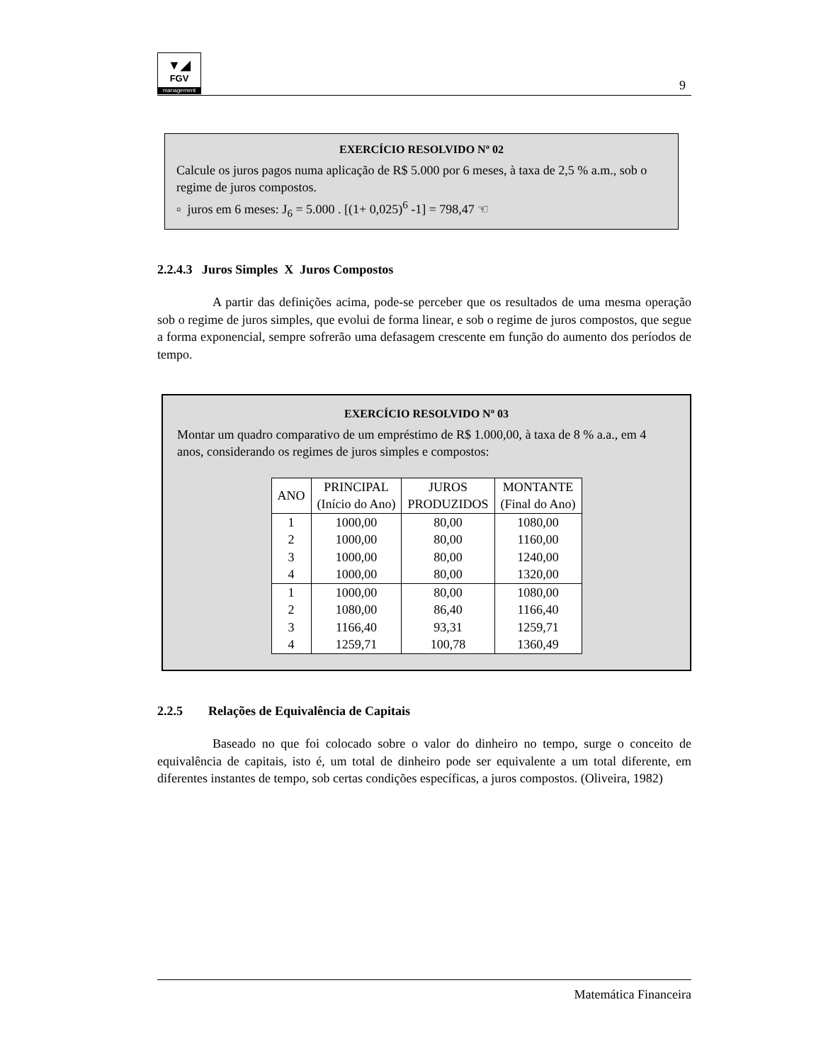▼◢
FGV
management
9
EXERCÍCIO RESOLVIDO Nº 02
Calcule os juros pagos numa aplicação de R$ 5.000 por 6 meses, à taxa de 2,5 % a.m., sob o regime de juros compostos.
▫ juros em 6 meses: J<sub>6</sub> = 5.000 . [(1+ 0,025)<sup>6</sup> -1] = 798,47 ☜
2.2.4.3 Juros Simples X Juros Compostos
A partir das definições acima, pode-se perceber que os resultados de uma mesma operação sob o regime de juros simples, que evolui de forma linear, e sob o regime de juros compostos, que segue a forma exponencial, sempre sofrerão uma defasagem crescente em função do aumento dos períodos de tempo.
EXERCÍCIO RESOLVIDO Nº 03
Montar um quadro comparativo de um empréstimo de R$ 1.000,00, à taxa de 8 % a.a., em 4 anos, considerando os regimes de juros simples e compostos:
| ANO | PRINCIPAL (Início do Ano) | JUROS PRODUZIDOS | MONTANTE (Final do Ano) |
| --- | --- | --- | --- |
| 1 | 1000,00 | 80,00 | 1080,00 |
| 2 | 1000,00 | 80,00 | 1160,00 |
| 3 | 1000,00 | 80,00 | 1240,00 |
| 4 | 1000,00 | 80,00 | 1320,00 |
| 1 | 1000,00 | 80,00 | 1080,00 |
| 2 | 1080,00 | 86,40 | 1166,40 |
| 3 | 1166,40 | 93,31 | 1259,71 |
| 4 | 1259,71 | 100,78 | 1360,49 |
2.2.5 Relações de Equivalência de Capitais
Baseado no que foi colocado sobre o valor do dinheiro no tempo, surge o conceito de equivalência de capitais, isto é, um total de dinheiro pode ser equivalente a um total diferente, em diferentes instantes de tempo, sob certas condições específicas, a juros compostos. (Oliveira, 1982)
Matemática Financeira